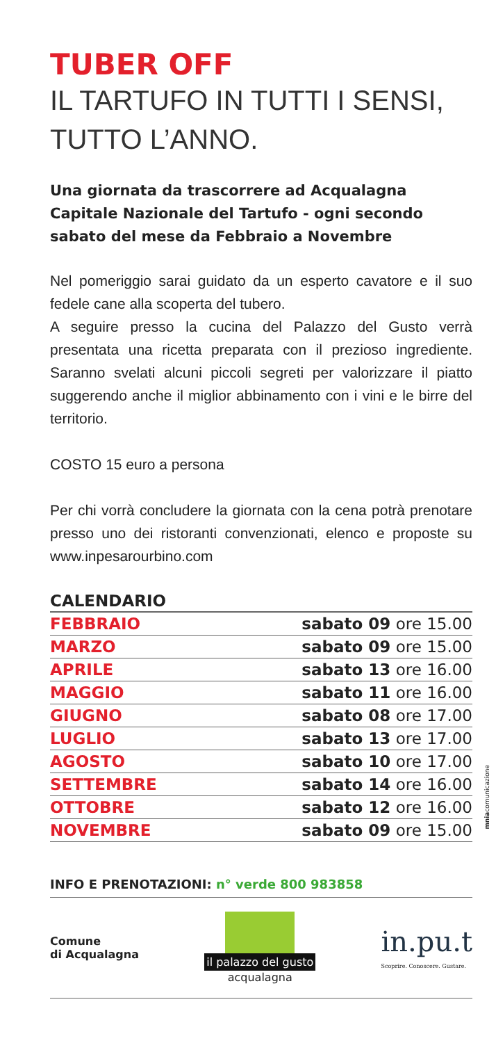TUBER OFF
IL TARTUFO IN TUTTI I SENSI, TUTTO L’ANNO.
Una giornata da trascorrere ad Acqualagna Capitale Nazionale del Tartufo - ogni secondo sabato del mese da Febbraio a Novembre
Nel pomeriggio sarai guidato da un esperto cavatore e il suo fedele cane alla scoperta del tubero.
A seguire presso la cucina del Palazzo del Gusto verrà presentata una ricetta preparata con il prezioso ingrediente. Saranno svelati alcuni piccoli segreti per valorizzare il piatto suggerendo anche il miglior abbinamento con i vini e le birre del territorio.
COSTO 15 euro a persona
Per chi vorrà concludere la giornata con la cena potrà prenotare presso uno dei ristoranti convenzionati, elenco e proposte su www.inpesarourbino.com
| CALENDARIO | |
| --- | --- |
| FEBBRAIO | sabato 09 ore 15.00 |
| MARZO | sabato 09 ore 15.00 |
| APRILE | sabato 13 ore 16.00 |
| MAGGIO | sabato 11 ore 16.00 |
| GIUGNO | sabato 08 ore 17.00 |
| LUGLIO | sabato 13 ore 17.00 |
| AGOSTO | sabato 10 ore 17.00 |
| SETTEMBRE | sabato 14 ore 16.00 |
| OTTOBRE | sabato 12 ore 16.00 |
| NOVEMBRE | sabato 09 ore 15.00 |
INFO E PRENOTAZIONI: n° verde 800 983858
Comune
di Acqualagna
il palazzo del gusto
acqualagna
in.pu.t
Scoprire. Conoscere. Gustare.
mniacomunicazione